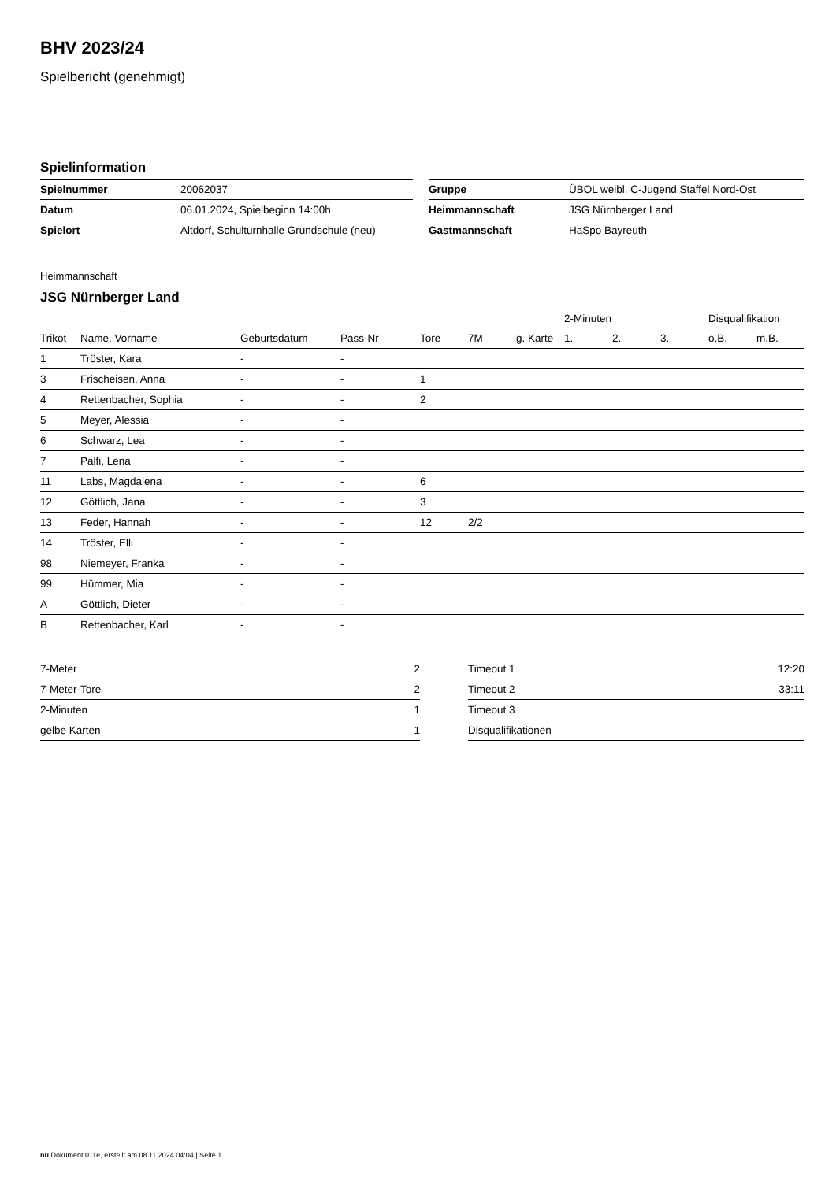BHV 2023/24
Spielbericht (genehmigt)
Spielinformation
| Spielnummer | 20062037 | Gruppe | ÜBOL weibl. C-Jugend Staffel Nord-Ost |
| Datum | 06.01.2024, Spielbeginn 14:00h | Heimmannschaft | JSG Nürnberger Land |
| Spielort | Altdorf, Schulturnhalle Grundschule (neu) | Gastmannschaft | HaSpo Bayreuth |
Heimmannschaft
JSG Nürnberger Land
| | | | | | | | 2-Minuten | | | Disqualifikation | |
| --- | --- | --- | --- | --- | --- | --- | --- | --- | --- | --- | --- |
| Trikot | Name, Vorname | Geburtsdatum | Pass-Nr | Tore | 7M | g. Karte | 1. | 2. | 3. | o.B. | m.B. |
| 1 | Tröster, Kara | - | - | | | | | | | | |
| 3 | Frischeisen, Anna | - | - | 1 | | | | | | | |
| 4 | Rettenbacher, Sophia | - | - | 2 | | | | | | | |
| 5 | Meyer, Alessia | - | - | | | | | | | | |
| 6 | Schwarz, Lea | - | - | | | | | | | | |
| 7 | Palfi, Lena | - | - | | | | | | | | |
| 11 | Labs, Magdalena | - | - | 6 | | | | | | | |
| 12 | Göttlich, Jana | - | - | 3 | | | | | | | |
| 13 | Feder, Hannah | - | - | 12 | 2/2 | | | | | | |
| 14 | Tröster, Elli | - | - | | | | | | | | |
| 98 | Niemeyer, Franka | - | - | | | | | | | | |
| 99 | Hümmer, Mia | - | - | | | | | | | | |
| A | Göttlich, Dieter | - | - | | | | | | | | |
| B | Rettenbacher, Karl | - | - | | | | | | | | |
| 7-Meter | 2 |
| 7-Meter-Tore | 2 |
| 2-Minuten | 1 |
| gelbe Karten | 1 |
| Timeout 1 | 12:20 |
| Timeout 2 | 33:11 |
| Timeout 3 | |
| Disqualifikationen | |
nu.Dokument 011e, erstellt am 08.11.2024 04:04 | Seite 1